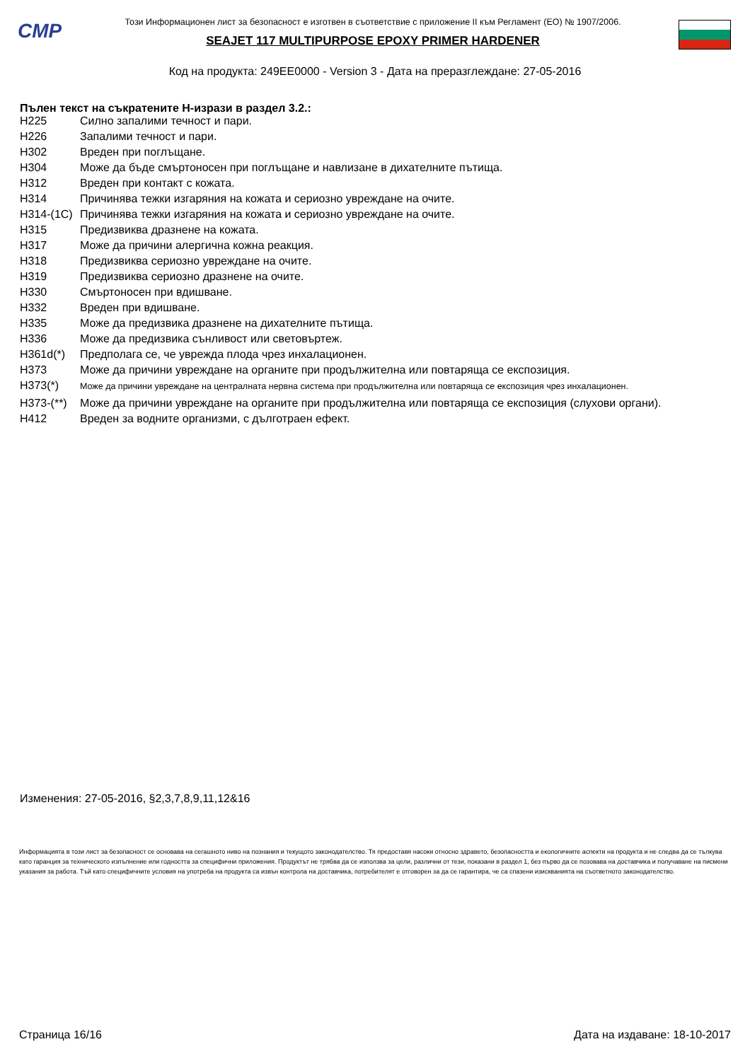CMP
Този Информационен лист за безопасност е изготвен в съответствие с приложение II към Регламент (ЕО) № 1907/2006.
SEAJET 117 MULTIPURPOSE EPOXY PRIMER HARDENER
Код на продукта: 249EE0000 - Version 3 - Дата на преразглеждане: 27-05-2016
Пълен текст на съкратените H-изрази в раздел 3.2.:
| H225 | Силно запалими течност и пари. |
| H226 | Запалими течност и пари. |
| H302 | Вреден при поглъщане. |
| H304 | Може да бъде смъртоносен при поглъщане и навлизане в дихателните пътища. |
| H312 | Вреден при контакт с кожата. |
| H314 | Причинява тежки изгаряния на кожата и сериозно увреждане на очите. |
| H314-(1C) | Причинява тежки изгаряния на кожата и сериозно увреждане на очите. |
| H315 | Предизвиква дразнене на кожата. |
| H317 | Може да причини алергична кожна реакция. |
| H318 | Предизвиква сериозно увреждане на очите. |
| H319 | Предизвиква сериозно дразнене на очите. |
| H330 | Смъртоносен при вдишване. |
| H332 | Вреден при вдишване. |
| H335 | Може да предизвика дразнене на дихателните пътища. |
| H336 | Може да предизвика сънливост или световъртеж. |
| H361d(*) | Предполага се, че уврежда плода чрез инхалационен. |
| H373 | Може да причини увреждане на органите при продължителна или повтаряща се експозиция. |
| H373(*) | Може да причини увреждане на централната нервна система при продължителна или повтаряща се експозиция чрез инхалационен. |
| H373-(**) | Може да причини увреждане на органите при продължителна или повтаряща се експозиция (слухови органи). |
| H412 | Вреден за водните организми, с дълготраен ефект. |
Изменения: 27-05-2016, §2,3,7,8,9,11,12&16
Информацията в този лист за безопасност се основава на сегашното ниво на познания и текущото законодателство. Тя предоставя насоки относно здравето, безопасността и екологичните аспекти на продукта и не следва да се тълкува като гаранция за техническото изпълнение или годността за специфични приложения. Продуктът не трябва да се използва за цели, различни от тези, показани в раздел 1, без първо да се позовава на доставчика и получаване на писмени указания за работа. Тъй като специфичните условия на употреба на продукта са извън контрола на доставчика, потребителят е отговорен за да се гарантира, че са спазени изискванията на съответното законодателство.
Страница 16/16 Дата на издаване: 18-10-2017